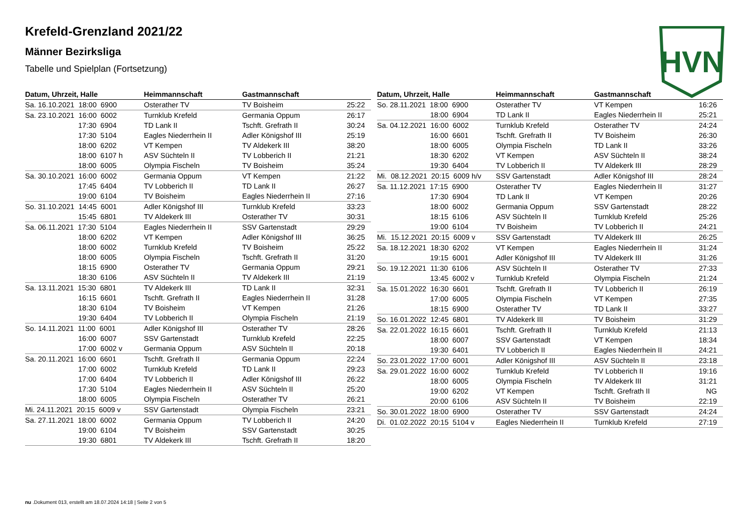Krefeld-Grenzland 2021/22
Männer Bezirksliga
Tabelle und Spielplan (Fortsetzung)
HVN
| Datum, Uhrzeit, Halle | Heimmannschaft | Gastmannschaft | |
| --- | --- | --- | --- |
| Sa. 16.10.2021 18:00 6900 | Osterather TV | TV Boisheim | 25:22 |
| Sa. 23.10.2021 16:00 6002 | Turnklub Krefeld | Germania Oppum | 26:17 |
| 17:30 6904 | TD Lank II | Tschft. Grefrath II | 30:24 |
| 17:30 5104 | Eagles Niederrhein II | Adler Königshof III | 25:19 |
| 18:00 6202 | VT Kempen | TV Aldekerk III | 38:20 |
| 18:00 6107 h | ASV Süchteln II | TV Lobberich II | 21:21 |
| 18:00 6005 | Olympia Fischeln | TV Boisheim | 35:24 |
| Sa. 30.10.2021 16:00 6002 | Germania Oppum | VT Kempen | 21:22 |
| 17:45 6404 | TV Lobberich II | TD Lank II | 26:27 |
| 19:00 6104 | TV Boisheim | Eagles Niederrhein II | 27:16 |
| So. 31.10.2021 14:45 6001 | Adler Königshof III | Turnklub Krefeld | 33:23 |
| 15:45 6801 | TV Aldekerk III | Osterather TV | 30:31 |
| Sa. 06.11.2021 17:30 5104 | Eagles Niederrhein II | SSV Gartenstadt | 29:29 |
| 18:00 6202 | VT Kempen | Adler Königshof III | 36:25 |
| 18:00 6002 | Turnklub Krefeld | TV Boisheim | 25:22 |
| 18:00 6005 | Olympia Fischeln | Tschft. Grefrath II | 31:20 |
| 18:15 6900 | Osterather TV | Germania Oppum | 29:21 |
| 18:30 6106 | ASV Süchteln II | TV Aldekerk III | 21:19 |
| Sa. 13.11.2021 15:30 6801 | TV Aldekerk III | TD Lank II | 32:31 |
| 16:15 6601 | Tschft. Grefrath II | Eagles Niederrhein II | 31:28 |
| 18:30 6104 | TV Boisheim | VT Kempen | 21:26 |
| 19:30 6404 | TV Lobberich II | Olympia Fischeln | 21:19 |
| So. 14.11.2021 11:00 6001 | Adler Königshof III | Osterather TV | 28:26 |
| 16:00 6007 | SSV Gartenstadt | Turnklub Krefeld | 22:25 |
| 17:00 6002 v | Germania Oppum | ASV Süchteln II | 20:18 |
| Sa. 20.11.2021 16:00 6601 | Tschft. Grefrath II | Germania Oppum | 22:24 |
| 17:00 6002 | Turnklub Krefeld | TD Lank II | 29:23 |
| 17:00 6404 | TV Lobberich II | Adler Königshof III | 26:22 |
| 17:30 5104 | Eagles Niederrhein II | ASV Süchteln II | 25:20 |
| 18:00 6005 | Olympia Fischeln | Osterather TV | 26:21 |
| Mi. 24.11.2021 20:15 6009 v | SSV Gartenstadt | Olympia Fischeln | 23:21 |
| Sa. 27.11.2021 18:00 6002 | Germania Oppum | TV Lobberich II | 24:20 |
| 19:00 6104 | TV Boisheim | SSV Gartenstadt | 30:25 |
| 19:30 6801 | TV Aldekerk III | Tschft. Grefrath II | 18:20 |
| Datum, Uhrzeit, Halle | Heimmannschaft | Gastmannschaft | |
| --- | --- | --- | --- |
| So. 28.11.2021 18:00 6900 | Osterather TV | VT Kempen | 16:26 |
| 18:00 6904 | TD Lank II | Eagles Niederrhein II | 25:21 |
| Sa. 04.12.2021 16:00 6002 | Turnklub Krefeld | Osterather TV | 24:24 |
| 16:00 6601 | Tschft. Grefrath II | TV Boisheim | 26:30 |
| 18:00 6005 | Olympia Fischeln | TD Lank II | 33:26 |
| 18:30 6202 | VT Kempen | ASV Süchteln II | 38:24 |
| 19:30 6404 | TV Lobberich II | TV Aldekerk III | 28:29 |
| Mi. 08.12.2021 20:15 6009 h/v | SSV Gartenstadt | Adler Königshof III | 28:24 |
| Sa. 11.12.2021 17:15 6900 | Osterather TV | Eagles Niederrhein II | 31:27 |
| 17:30 6904 | TD Lank II | VT Kempen | 20:26 |
| 18:00 6002 | Germania Oppum | SSV Gartenstadt | 28:22 |
| 18:15 6106 | ASV Süchteln II | Turnklub Krefeld | 25:26 |
| 19:00 6104 | TV Boisheim | TV Lobberich II | 24:21 |
| Mi. 15.12.2021 20:15 6009 v | SSV Gartenstadt | TV Aldekerk III | 26:25 |
| Sa. 18.12.2021 18:30 6202 | VT Kempen | Eagles Niederrhein II | 31:24 |
| 19:15 6001 | Adler Königshof III | TV Aldekerk III | 31:26 |
| So. 19.12.2021 11:30 6106 | ASV Süchteln II | Osterather TV | 27:33 |
| 13:45 6002 v | Turnklub Krefeld | Olympia Fischeln | 21:24 |
| Sa. 15.01.2022 16:30 6601 | Tschft. Grefrath II | TV Lobberich II | 26:19 |
| 17:00 6005 | Olympia Fischeln | VT Kempen | 27:35 |
| 18:15 6900 | Osterather TV | TD Lank II | 33:27 |
| So. 16.01.2022 12:45 6801 | TV Aldekerk III | TV Boisheim | 31:29 |
| Sa. 22.01.2022 16:15 6601 | Tschft. Grefrath II | Turnklub Krefeld | 21:13 |
| 18:00 6007 | SSV Gartenstadt | VT Kempen | 18:34 |
| 19:30 6401 | TV Lobberich II | Eagles Niederrhein II | 24:21 |
| So. 23.01.2022 17:00 6001 | Adler Königshof III | ASV Süchteln II | 23:18 |
| Sa. 29.01.2022 16:00 6002 | Turnklub Krefeld | TV Lobberich II | 19:16 |
| 18:00 6005 | Olympia Fischeln | TV Aldekerk III | 31:21 |
| 19:00 6202 | VT Kempen | Tschft. Grefrath II | NG |
| 20:00 6106 | ASV Süchteln II | TV Boisheim | 22:19 |
| So. 30.01.2022 18:00 6900 | Osterather TV | SSV Gartenstadt | 24:24 |
| Di. 01.02.2022 20:15 5104 v | Eagles Niederrhein II | Turnklub Krefeld | 27:19 |
nu .Dokument 013, erstellt am 18.07.2024 14:18 | Seite 2 von 5